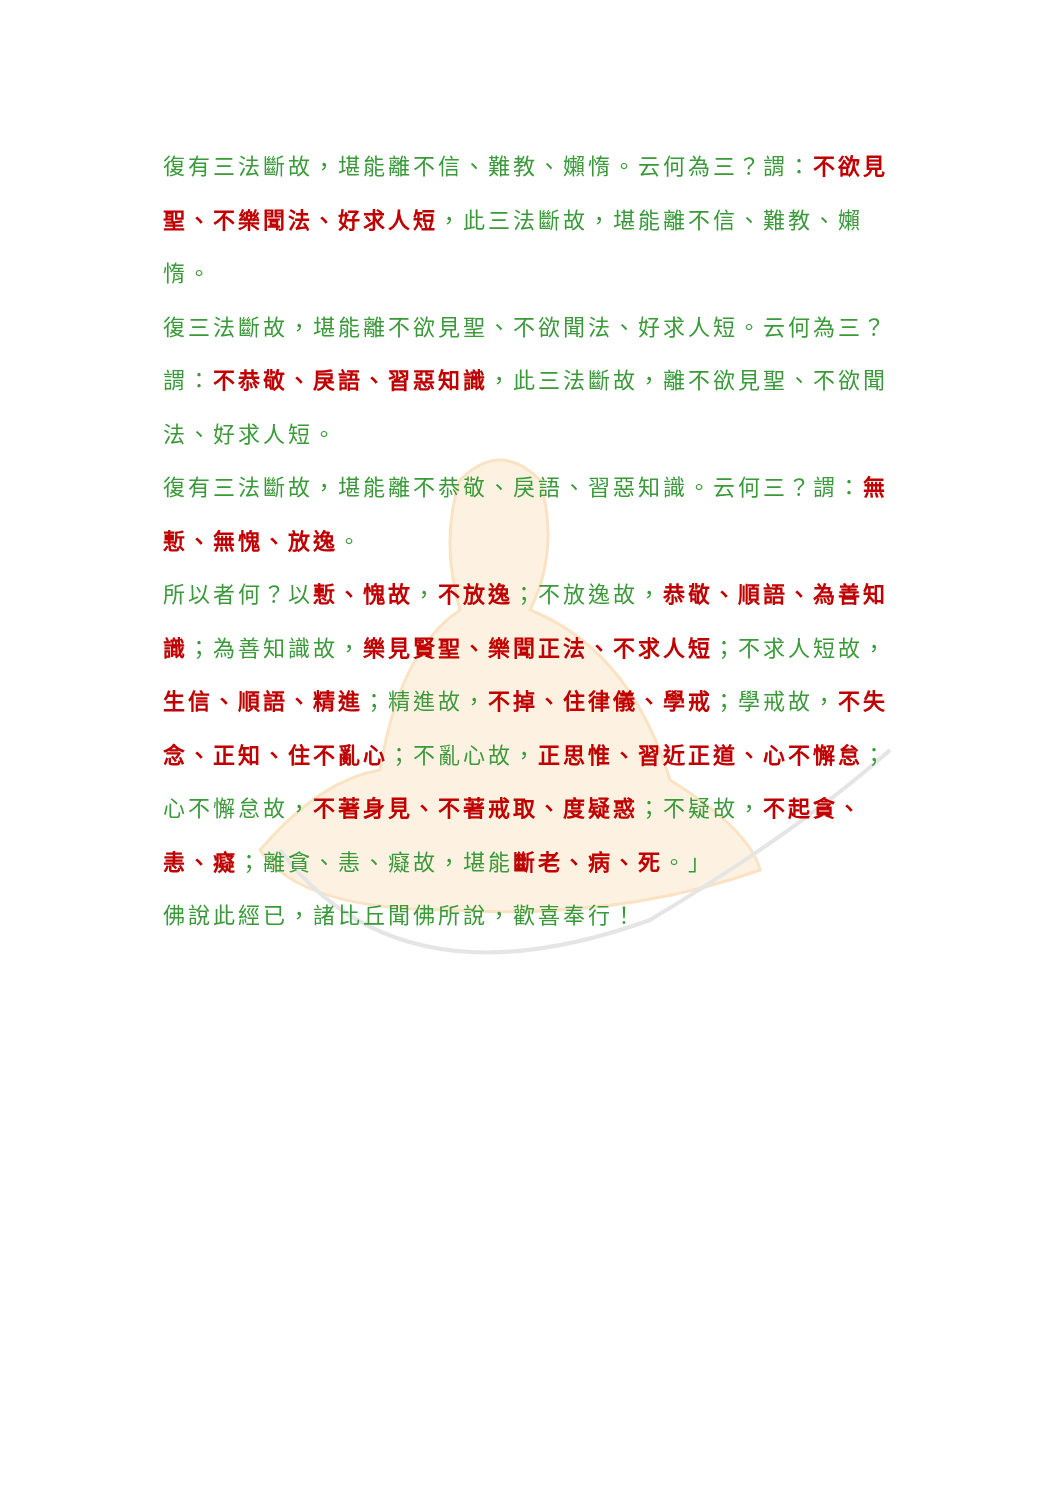復有三法斷故，堪能離不信、難教、嬾惰。云何為三？謂：不欲見聖、不樂聞法、好求人短，此三法斷故，堪能離不信、難教、嬾惰。
復三法斷故，堪能離不欲見聖、不欲聞法、好求人短。云何為三？謂：不恭敬、戾語、習惡知識，此三法斷故，離不欲見聖、不欲聞法、好求人短。
復有三法斷故，堪能離不恭敬、戾語、習惡知識。云何三？謂：無慙、無愧、放逸。
所以者何？以慙、愧故，不放逸；不放逸故，恭敬、順語、為善知識；為善知識故，樂見賢聖、樂聞正法、不求人短；不求人短故，生信、順語、精進；精進故，不掉、住律儀、學戒；學戒故，不失念、正知、住不亂心；不亂心故，正思惟、習近正道、心不懈怠；心不懈怠故，不著身見、不著戒取、度疑惑；不疑故，不起貪、恚、癡；離貪、恚、癡故，堪能斷老、病、死。」
佛說此經已，諸比丘聞佛所說，歡喜奉行！